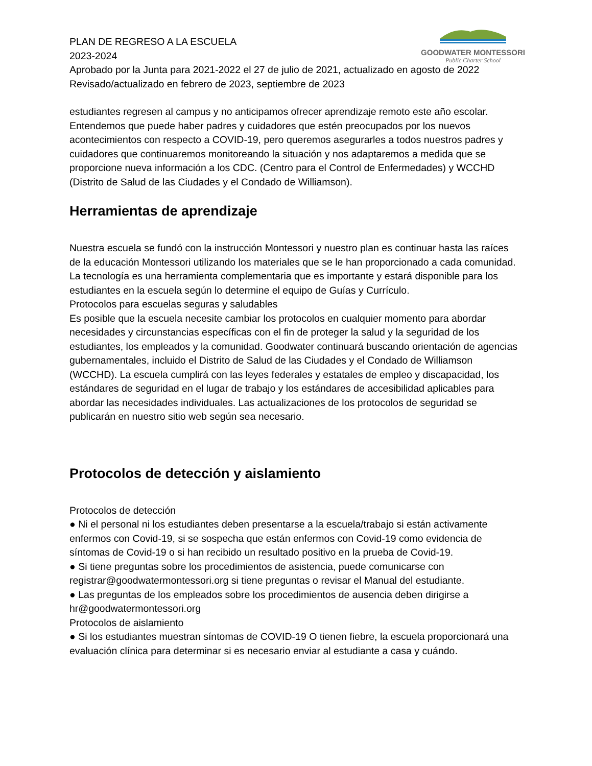GOODWATER MONTESSORI
Public Charter School
PLAN DE REGRESO A LA ESCUELA
2023-2024
Aprobado por la Junta para 2021-2022 el 27 de julio de 2021, actualizado en agosto de 2022
Revisado/actualizado en febrero de 2023, septiembre de 2023
estudiantes regresen al campus y no anticipamos ofrecer aprendizaje remoto este año escolar. Entendemos que puede haber padres y cuidadores que estén preocupados por los nuevos acontecimientos con respecto a COVID-19, pero queremos asegurarles a todos nuestros padres y cuidadores que continuaremos monitoreando la situación y nos adaptaremos a medida que se proporcione nueva información a los CDC. (Centro para el Control de Enfermedades) y WCCHD (Distrito de Salud de las Ciudades y el Condado de Williamson).
Herramientas de aprendizaje
Nuestra escuela se fundó con la instrucción Montessori y nuestro plan es continuar hasta las raíces de la educación Montessori utilizando los materiales que se le han proporcionado a cada comunidad. La tecnología es una herramienta complementaria que es importante y estará disponible para los estudiantes en la escuela según lo determine el equipo de Guías y Currículo.
Protocolos para escuelas seguras y saludables
Es posible que la escuela necesite cambiar los protocolos en cualquier momento para abordar necesidades y circunstancias específicas con el fin de proteger la salud y la seguridad de los estudiantes, los empleados y la comunidad. Goodwater continuará buscando orientación de agencias gubernamentales, incluido el Distrito de Salud de las Ciudades y el Condado de Williamson (WCCHD). La escuela cumplirá con las leyes federales y estatales de empleo y discapacidad, los estándares de seguridad en el lugar de trabajo y los estándares de accesibilidad aplicables para abordar las necesidades individuales. Las actualizaciones de los protocolos de seguridad se publicarán en nuestro sitio web según sea necesario.
Protocolos de detección y aislamiento
Protocolos de detección
● Ni el personal ni los estudiantes deben presentarse a la escuela/trabajo si están activamente enfermos con Covid-19, si se sospecha que están enfermos con Covid-19 como evidencia de síntomas de Covid-19 o si han recibido un resultado positivo en la prueba de Covid-19.
● Si tiene preguntas sobre los procedimientos de asistencia, puede comunicarse con registrar@goodwatermontessori.org si tiene preguntas o revisar el Manual del estudiante.
● Las preguntas de los empleados sobre los procedimientos de ausencia deben dirigirse a hr@goodwatermontessori.org
Protocolos de aislamiento
● Si los estudiantes muestran síntomas de COVID-19 O tienen fiebre, la escuela proporcionará una evaluación clínica para determinar si es necesario enviar al estudiante a casa y cuándo.